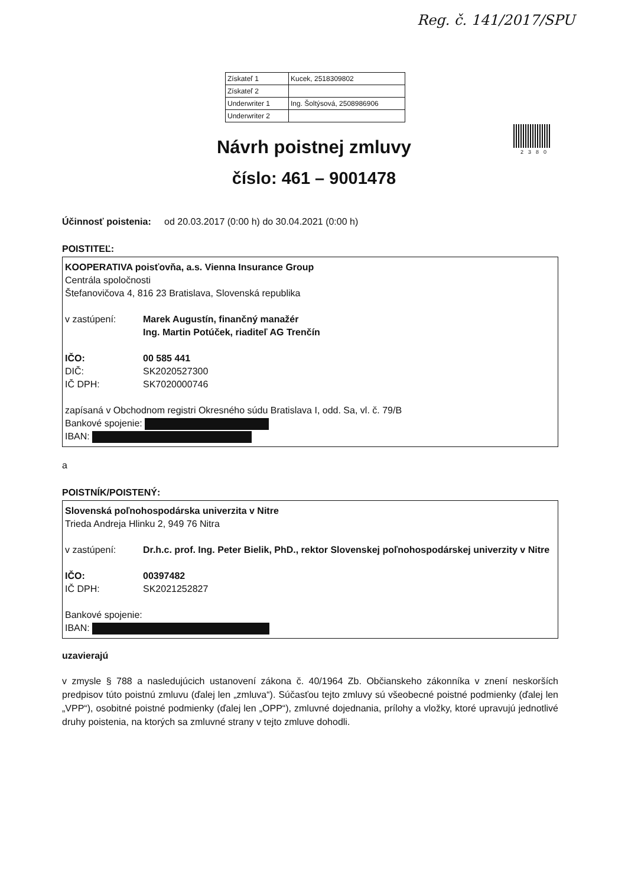Reg. č. 141/2017/SPU
| Získateľ 1 | Kucek, 2518309802 |
| Získateľ 2 | |
| Underwriter 1 | Ing. Šoltýsová, 2508986906 |
| Underwriter 2 | |
2380
Návrh poistnej zmluvy
číslo: 461 – 9001478
Účinnosť poistenia: od 20.03.2017 (0:00 h) do 30.04.2021 (0:00 h)
POISTITEĽ:
KOOPERATIVA poisťovňa, a.s. Vienna Insurance Group
Centrála spoločnosti
Štefanovičova 4, 816 23 Bratislava, Slovenská republika
v zastúpení: Marek Augustín, finančný manažér
Ing. Martin Potúček, riaditeľ AG Trenčín
IČO: 00 585 441
DIČ: SK2020527300
IČ DPH: SK7020000746
zapísaná v Obchodnom registri Okresného súdu Bratislava I, odd. Sa, vl. č. 79/B
Bankové spojenie:
IBAN:
a
POISTNÍK/POISTENÝ:
Slovenská poľnohospodárska univerzita v Nitre
Trieda Andreja Hlinku 2, 949 76 Nitra
v zastúpení: Dr.h.c. prof. Ing. Peter Bielik, PhD., rektor Slovenskej poľnohospodárskej univerzity v Nitre
IČO: 00397482
IČ DPH: SK2021252827
Bankové spojenie:
IBAN:
uzavierajú
v zmysle § 788 a nasledujúcich ustanovení zákona č. 40/1964 Zb. Občianskeho zákonníka v znení neskorších predpisov túto poistnú zmluvu (ďalej len „zmluva“). Súčasťou tejto zmluvy sú všeobecné poistné podmienky (ďalej len „VPP“), osobitné poistné podmienky (ďalej len „OPP“), zmluvné dojednania, prílohy a vložky, ktoré upravujú jednotlivé druhy poistenia, na ktorých sa zmluvné strany v tejto zmluve dohodli.